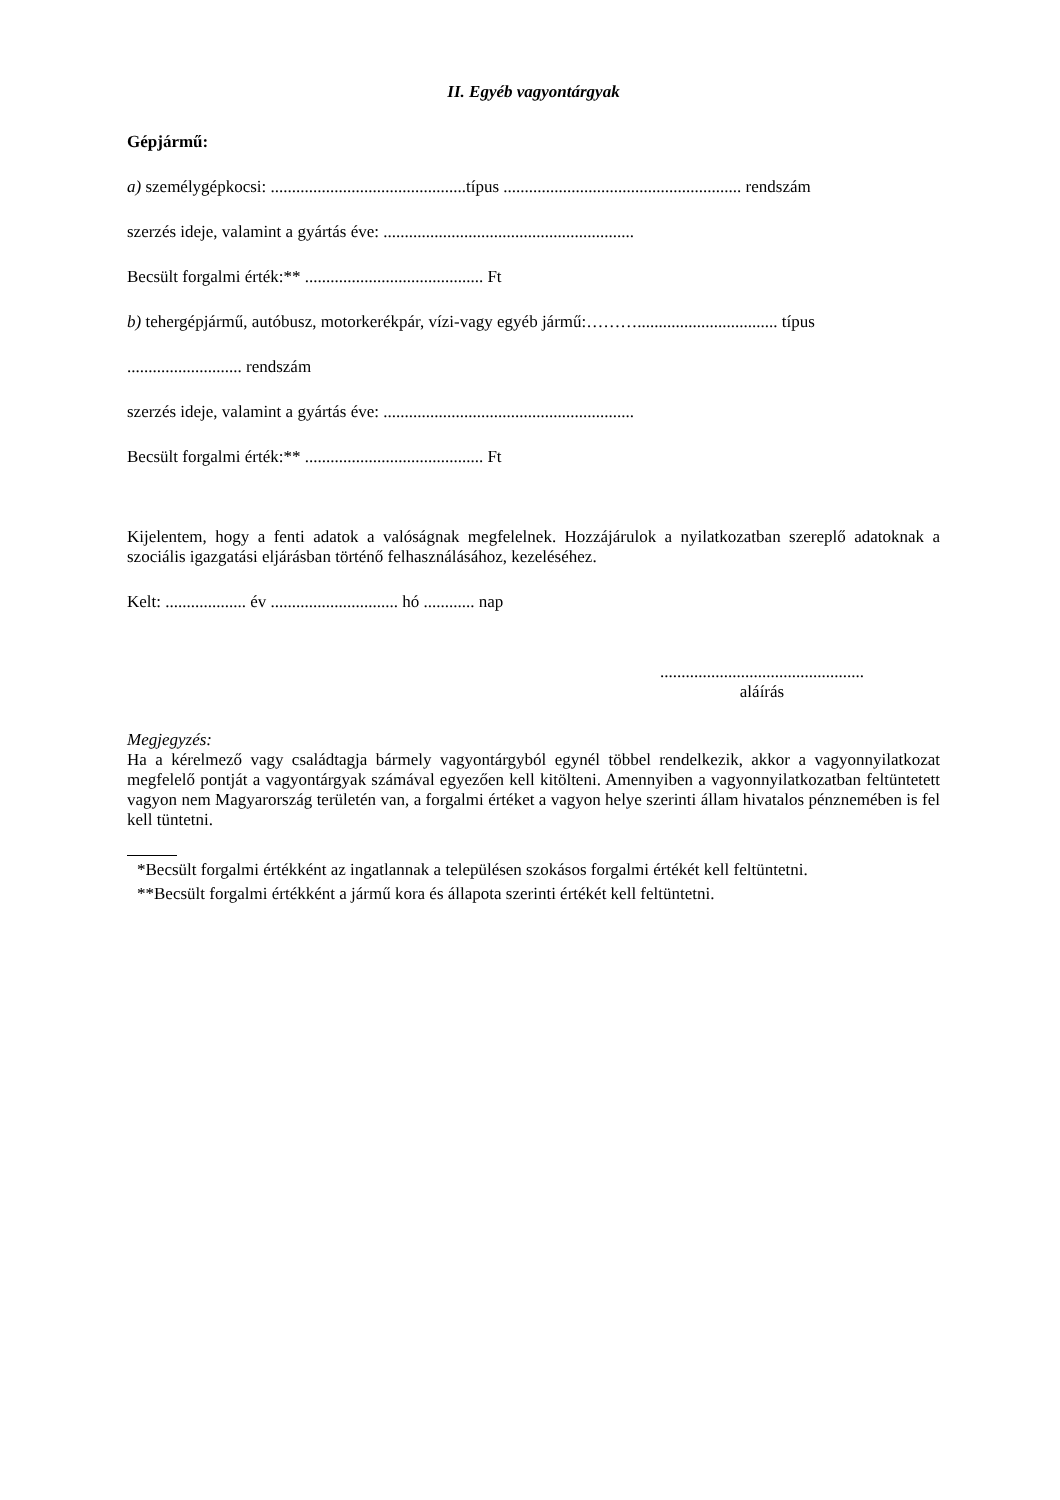II. Egyéb vagyontárgyak
Gépjármű:
a) személygépkocsi: ..............................................típus ........................................................ rendszám
szerzés ideje, valamint a gyártás éve: ...........................................................
Becsült forgalmi érték:** .......................................... Ft
b) tehergépjármű, autóbusz, motorkerékpár, vízi-vagy egyéb jármű:………................................. típus
........................... rendszám
szerzés ideje, valamint a gyártás éve: ...........................................................
Becsült forgalmi érték:** .......................................... Ft
Kijelentem, hogy a fenti adatok a valóságnak megfelelnek. Hozzájárulok a nyilatkozatban szereplő adatoknak a szociális igazgatási eljárásban történő felhasználásához, kezeléséhez.
Kelt: ................... év .............................. hó ............ nap
................................................
aláírás
Megjegyzés:
Ha a kérelmező vagy családtagja bármely vagyontárgyból egynél többel rendelkezik, akkor a vagyonnyilatkozat megfelelő pontját a vagyontárgyak számával egyezően kell kitölteni. Amennyiben a vagyonnyilatkozatban feltüntetett vagyon nem Magyarország területén van, a forgalmi értéket a vagyon helye szerinti állam hivatalos pénznemében is fel kell tüntetni.
*Becsült forgalmi értékként az ingatlannak a településen szokásos forgalmi értékét kell feltüntetni.
**Becsült forgalmi értékként a jármű kora és állapota szerinti értékét kell feltüntetni.